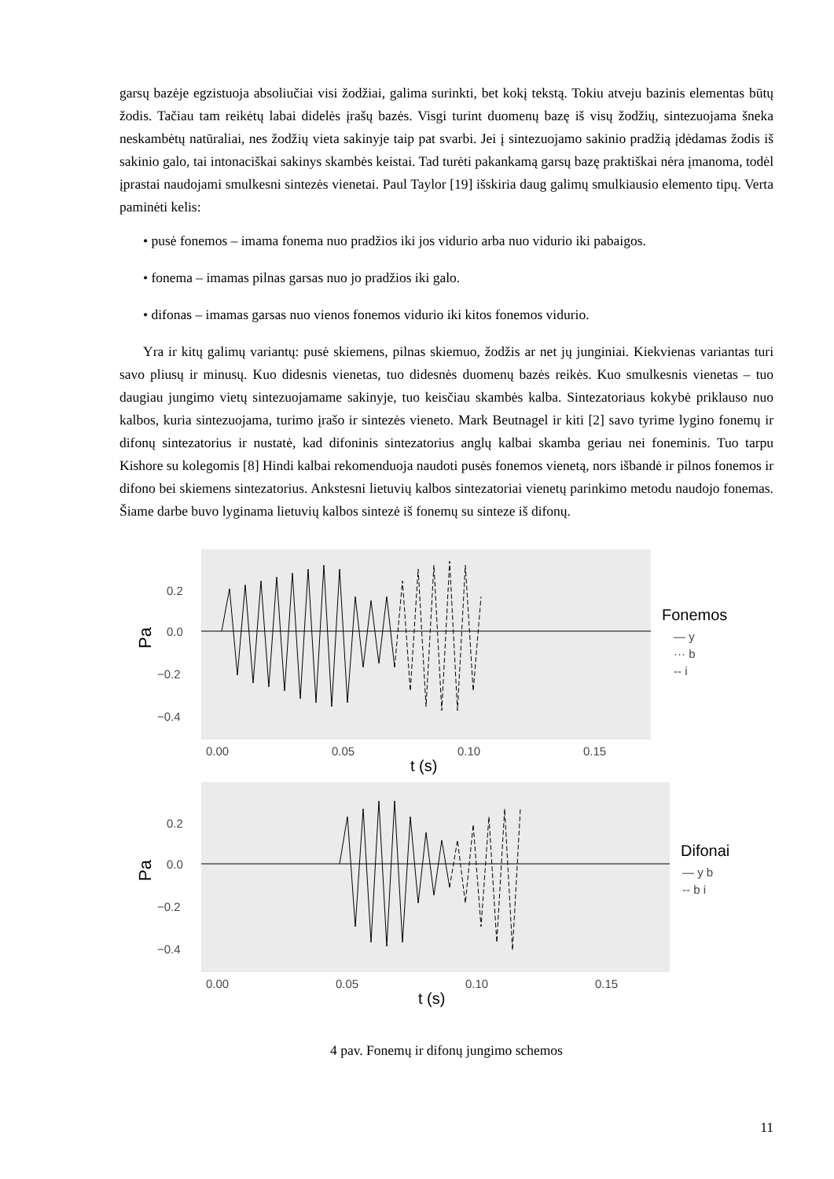garsų bazėje egzistuoja absoliučiai visi žodžiai, galima surinkti, bet kokį tekstą. Tokiu atveju bazinis elementas būtų žodis. Tačiau tam reikėtų labai didelės įrašų bazės. Visgi turint duomenų bazę iš visų žodžių, sintezuojama šneka neskambėtų natūraliai, nes žodžių vieta sakinyje taip pat svarbi. Jei į sintezuojamo sakinio pradžią įdėdamas žodis iš sakinio galo, tai intonaciškai sakinys skambės keistai. Tad turėti pakankamą garsų bazę praktiškai nėra įmanoma, todėl įprastai naudojami smulkesni sintezės vienetai. Paul Taylor [19] išskiria daug galimų smulkiausio elemento tipų. Verta paminėti kelis:
• pusė fonemos – imama fonema nuo pradžios iki jos vidurio arba nuo vidurio iki pabaigos.
• fonema – imamas pilnas garsas nuo jo pradžios iki galo.
• difonas – imamas garsas nuo vienos fonemos vidurio iki kitos fonemos vidurio.
Yra ir kitų galimų variantų: pusė skiemens, pilnas skiemuo, žodžis ar net jų junginiai. Kiekvienas variantas turi savo pliusų ir minusų. Kuo didesnis vienetas, tuo didesnės duomenų bazės reikės. Kuo smulkesnis vienetas – tuo daugiau jungimo vietų sintezuojamame sakinyje, tuo keisčiau skambės kalba. Sintezatoriaus kokybė priklauso nuo kalbos, kuria sintezuojama, turimo įrašo ir sintezės vieneto. Mark Beutnagel ir kiti [2] savo tyrime lygino fonemų ir difonų sintezatorius ir nustatė, kad difoninis sintezatorius anglų kalbai skamba geriau nei foneminis. Tuo tarpu Kishore su kolegomis [8] Hindi kalbai rekomenduoja naudoti pusės fonemos vienetą, nors išbandė ir pilnos fonemos ir difono bei skiemens sintezatorius. Ankstesni lietuvių kalbos sintezatoriai vienetų parinkimo metodu naudojo fonemas. Šiame darbe buvo lyginama lietuvių kalbos sintezė iš fonemų su sinteze iš difonų.
0.2
0.0
−0.2
−0.4
Pa
0.00
0.05
0.10
0.15
t (s)
Fonemos
— y
··· b
-- i
0.2
0.0
−0.2
−0.4
Pa
0.00
0.05
0.10
0.15
t (s)
Difonai
— y b
-- b i
4 pav. Fonemų ir difonų jungimo schemos
11